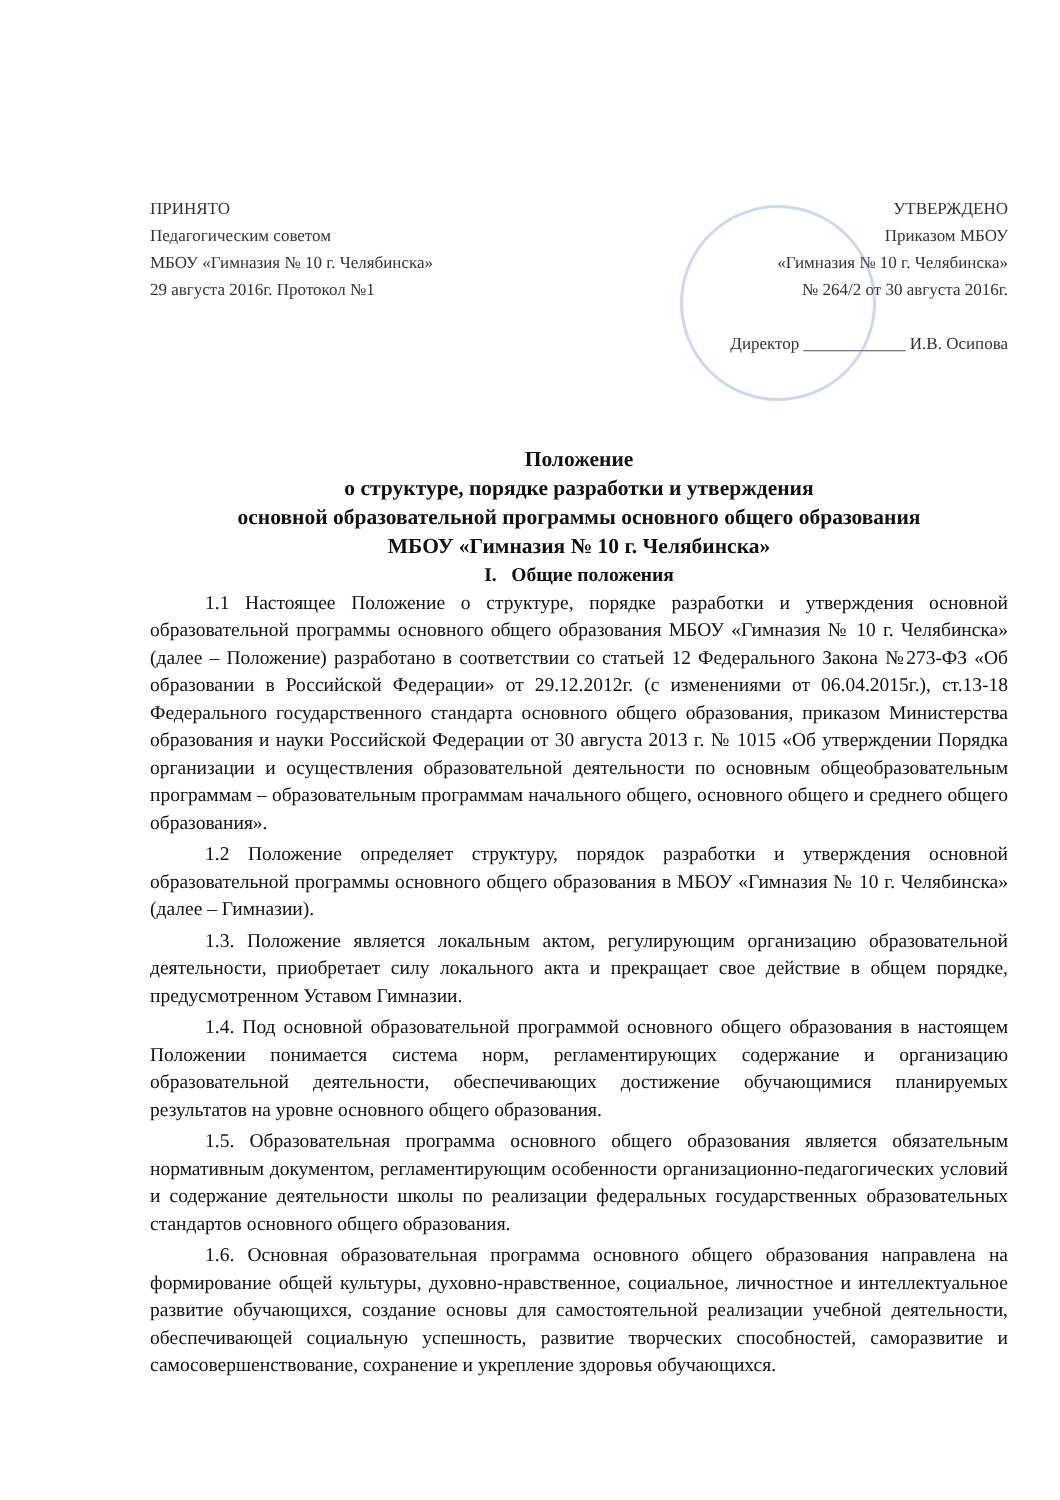ПРИНЯТО
Педагогическим советом
МБОУ «Гимназия № 10 г. Челябинска»
29 августа 2016г. Протокол №1
УТВЕРЖДЕНО
Приказом МБОУ
«Гимназия № 10 г. Челябинска»
№ 264/2 от 30 августа 2016г.
Директор ____________ И.В. Осипова
Положение
о структуре, порядке разработки и утверждения
основной образовательной программы основного общего образования
МБОУ «Гимназия № 10 г. Челябинска»
I. Общие положения
1.1 Настоящее Положение о структуре, порядке разработки и утверждения основной образовательной программы основного общего образования МБОУ «Гимназия № 10 г. Челябинска» (далее – Положение) разработано в соответствии со статьей 12 Федерального Закона №273-ФЗ «Об образовании в Российской Федерации» от 29.12.2012г. (с изменениями от 06.04.2015г.), ст.13-18 Федерального государственного стандарта основного общего образования, приказом Министерства образования и науки Российской Федерации от 30 августа 2013 г. № 1015 «Об утверждении Порядка организации и осуществления образовательной деятельности по основным общеобразовательным программам – образовательным программам начального общего, основного общего и среднего общего образования».
1.2 Положение определяет структуру, порядок разработки и утверждения основной образовательной программы основного общего образования в МБОУ «Гимназия № 10 г. Челябинска» (далее – Гимназии).
1.3. Положение является локальным актом, регулирующим организацию образовательной деятельности, приобретает силу локального акта и прекращает свое действие в общем порядке, предусмотренном Уставом Гимназии.
1.4. Под основной образовательной программой основного общего образования в настоящем Положении понимается система норм, регламентирующих содержание и организацию образовательной деятельности, обеспечивающих достижение обучающимися планируемых результатов на уровне основного общего образования.
1.5. Образовательная программа основного общего образования является обязательным нормативным документом, регламентирующим особенности организационно-педагогических условий и содержание деятельности школы по реализации федеральных государственных образовательных стандартов основного общего образования.
1.6. Основная образовательная программа основного общего образования направлена на формирование общей культуры, духовно-нравственное, социальное, личностное и интеллектуальное развитие обучающихся, создание основы для самостоятельной реализации учебной деятельности, обеспечивающей социальную успешность, развитие творческих способностей, саморазвитие и самосовершенствование, сохранение и укрепление здоровья обучающихся.